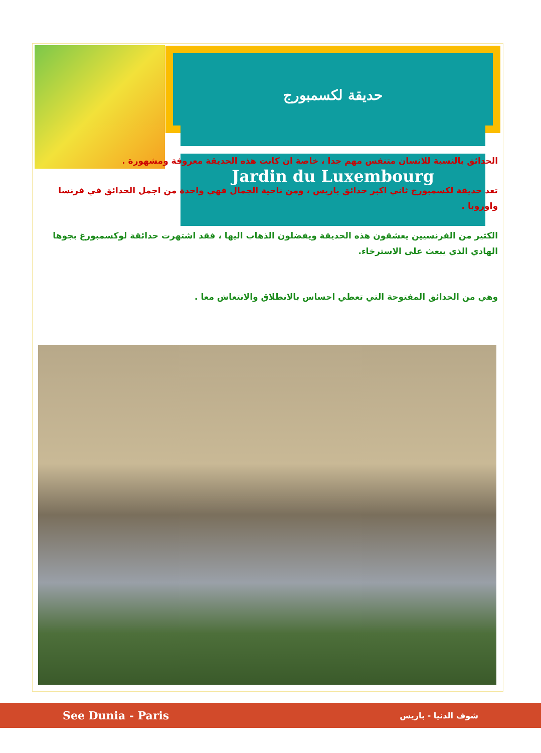حديقة لكسمبورج
Jardin du Luxembourg
الحدائق بالنسبة للانسان متنفس مهم جدا ، خاصة ان كانت هذه الحديقة معروفة ومشهورة .
تعد حديقة لكسمبورج ثاني اكبر حدائق باريس ، ومن ناحية الجمال فهي واحدة من اجمل الحدائق في فرنسا واوروبا .
الكثير من الفرنسيين يعشقون هذه الحديقة ويفضلون الذهاب اليها ، فقد اشتهرت حدائقة لوكسمبورغ بجوها الهادي الذي يبعث على الاسترخاء.
وهي من الحدائق المفتوحة التي تعطي احساس بالانطلاق والانتعاش معا .
See Dunia - Paris شوف الدنيا - باريس